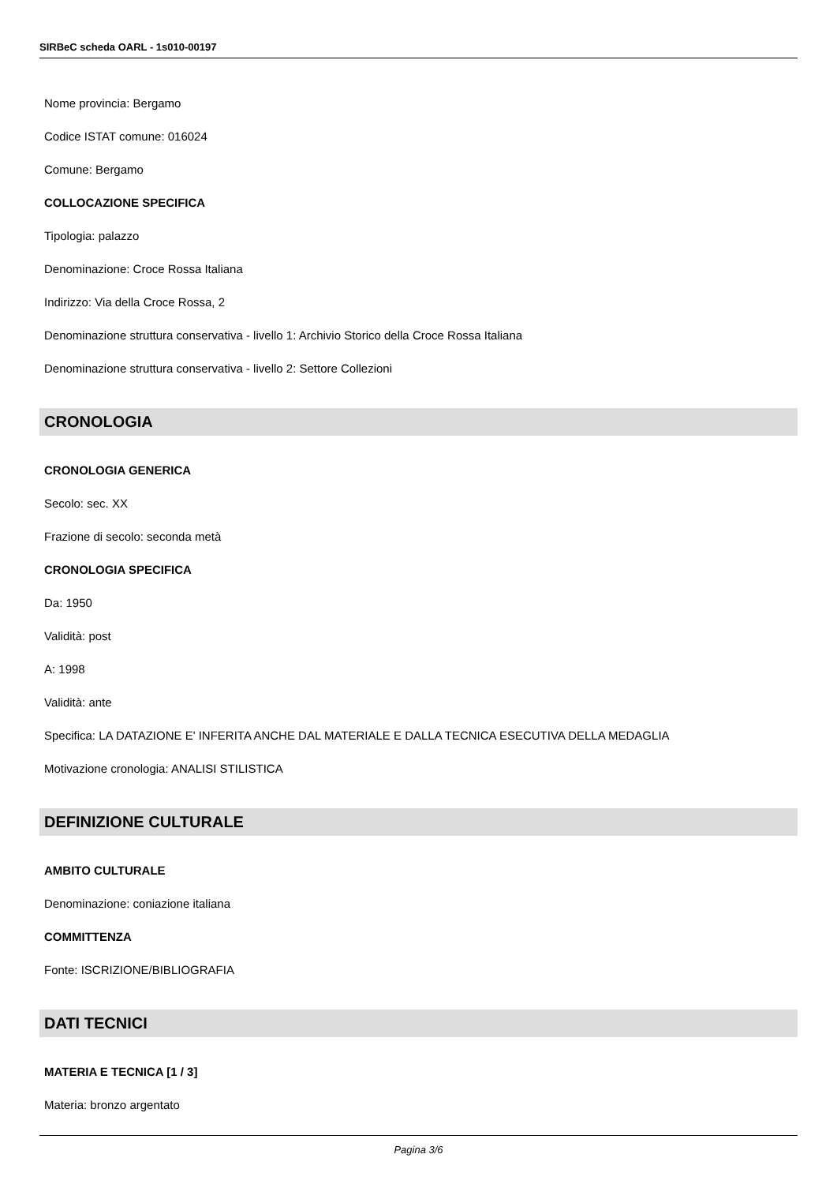SIRBeC scheda OARL - 1s010-00197
Nome provincia: Bergamo
Codice ISTAT comune: 016024
Comune: Bergamo
COLLOCAZIONE SPECIFICA
Tipologia: palazzo
Denominazione: Croce Rossa Italiana
Indirizzo: Via della Croce Rossa, 2
Denominazione struttura conservativa - livello 1: Archivio Storico della Croce Rossa Italiana
Denominazione struttura conservativa - livello 2: Settore Collezioni
CRONOLOGIA
CRONOLOGIA GENERICA
Secolo: sec. XX
Frazione di secolo: seconda metà
CRONOLOGIA SPECIFICA
Da: 1950
Validità: post
A: 1998
Validità: ante
Specifica: LA DATAZIONE E' INFERITA ANCHE DAL MATERIALE E DALLA TECNICA ESECUTIVA DELLA MEDAGLIA
Motivazione cronologia: ANALISI STILISTICA
DEFINIZIONE CULTURALE
AMBITO CULTURALE
Denominazione: coniazione italiana
COMMITTENZA
Fonte: ISCRIZIONE/BIBLIOGRAFIA
DATI TECNICI
MATERIA E TECNICA [1 / 3]
Materia: bronzo argentato
Pagina 3/6